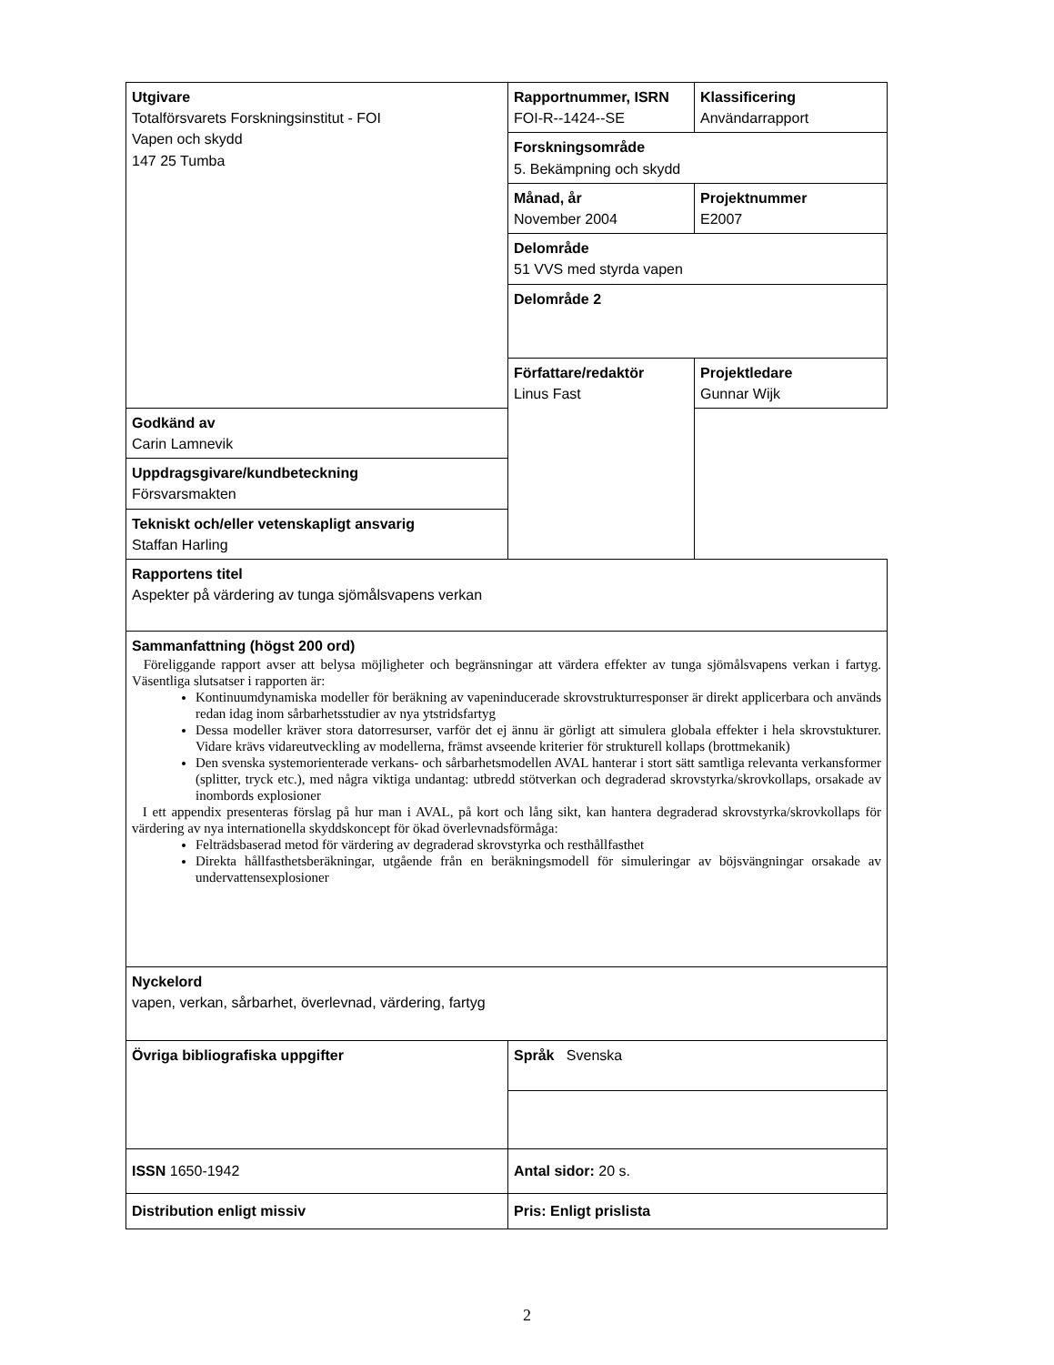| Utgivare Totalförsvarets Forskningsinstitut - FOI Vapen och skydd 147 25 Tumba | Rapportnummer, ISRN FOI-R--1424--SE | Klassificering Användarrapport |
| | Forskningsområde 5. Bekämpning och skydd | |
| | Månad, år November 2004 | Projektnummer E2007 |
| | Delområde 51 VVS med styrda vapen | |
| | Delområde 2 | |
| | Författare/redaktör Linus Fast | Projektledare Gunnar Wijk |
| Godkänd av Carin Lamnevik | | |
| Uppdragsgivare/kundbeteckning Försvarsmakten | | |
| Tekniskt och/eller vetenskapligt ansvarig Staffan Harling | | |
| Rapportens titel Aspekter på värdering av tunga sjömålsvapens verkan | | |
| Sammanfattning (högst 200 ord) Föreliggande rapport avser att belysa möjligheter och begränsningar att värdera effekter av tunga sjömålsvapens verkan i fartyg. Väsentliga slutsatser i rapporten är: Kontinuumdynamiska modeller för beräkning av vapeninducerade skrovstrukturresponser är direkt applicerbara och används redan idag inom sårbarhetsstudier av nya ytstridsfartyg Dessa modeller kräver stora datorresurser, varför det ej ännu är görligt att simulera globala effekter i hela skrovstukturer. Vidare krävs vidareutveckling av modellerna, främst avseende kriterier för strukturell kollaps (brottmekanik) Den svenska systemorienterade verkans- och sårbarhetsmodellen AVAL hanterar i stort sätt samtliga relevanta verkansformer (splitter, tryck etc.), med några viktiga undantag: utbredd stötverkan och degraderad skrovstyrka/skrovkollaps, orsakade av inombords explosioner I ett appendix presenteras förslag på hur man i AVAL, på kort och lång sikt, kan hantera degraderad skrovstyrka/skrovkollaps för värdering av nya internationella skyddskoncept för ökad överlevnadsförmåga: Felträdsbaserad metod för värdering av degraderad skrovstyrka och resthållfasthet Direkta hållfasthetsberäkningar, utgående från en beräkningsmodell för simuleringar av böjsvängningar orsakade av undervattensexplosioner | | |
| Nyckelord vapen, verkan, sårbarhet, överlevnad, värdering, fartyg | | |
| Övriga bibliografiska uppgifter | Språk Svenska | |
| ISSN 1650-1942 | Antal sidor: 20 s. | |
| Distribution enligt missiv | Pris: Enligt prislista | |
2